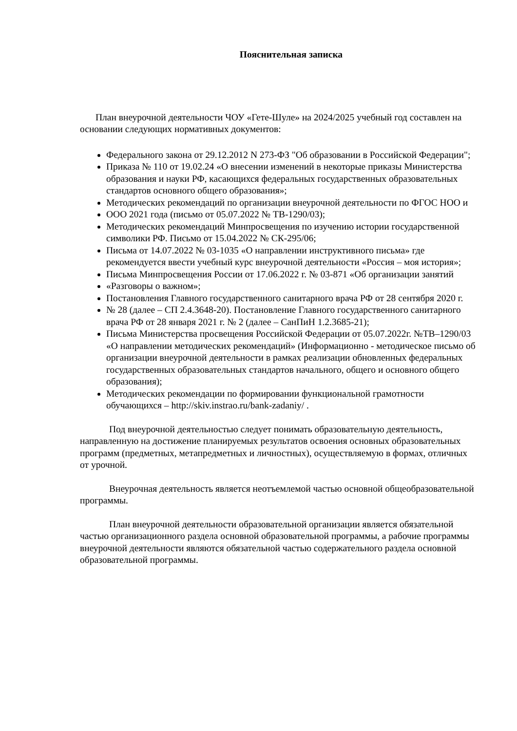Пояснительная записка
План внеурочной деятельности ЧОУ «Гете-Шуле» на 2024/2025 учебный год составлен на основании следующих нормативных документов:
Федерального закона от 29.12.2012 N 273-ФЗ "Об образовании в Российской Федерации";
Приказа № 110 от 19.02.24 «О внесении изменений в некоторые приказы Министерства образования и науки РФ, касающихся федеральных государственных образовательных стандартов основного общего образования»;
Методических рекомендаций по организации внеурочной деятельности по ФГОС НОО и
ООО 2021 года (письмо от 05.07.2022 № ТВ-1290/03);
Методических рекомендаций Минпросвещения по изучению истории государственной символики РФ. Письмо от 15.04.2022 № СК-295/06;
Письма от 14.07.2022 № 03-1035 «О направлении инструктивного письма» где рекомендуется ввести учебный курс внеурочной деятельности «Россия – моя история»;
Письма Минпросвещения России от 17.06.2022 г. № 03-871 «Об организации занятий
«Разговоры о важном»;
Постановления Главного государственного санитарного врача РФ от 28 сентября 2020 г.
№ 28 (далее – СП 2.4.3648-20). Постановление Главного государственного санитарного врача РФ от 28 января 2021 г. № 2 (далее – СанПиН 1.2.3685-21);
Письма Министерства просвещения Российской Федерации от 05.07.2022г. №ТВ–1290/03 «О направлении методических рекомендаций» (Информационно - методическое письмо об организации внеурочной деятельности в рамках реализации обновленных федеральных государственных образовательных стандартов начального, общего и основного общего образования);
Методических рекомендации по формировании функциональной грамотности
обучающихся – http://skiv.instrao.ru/bank-zadaniy/ .
Под внеурочной деятельностью следует понимать образовательную деятельность, направленную на достижение планируемых результатов освоения основных образовательных программ (предметных, метапредметных и личностных), осуществляемую в формах, отличных от урочной.
Внеурочная деятельность является неотъемлемой частью основной общеобразовательной программы.
План внеурочной деятельности образовательной организации является обязательной частью организационного раздела основной образовательной программы, а рабочие программы внеурочной деятельности являются обязательной частью содержательного раздела основной образовательной программы.